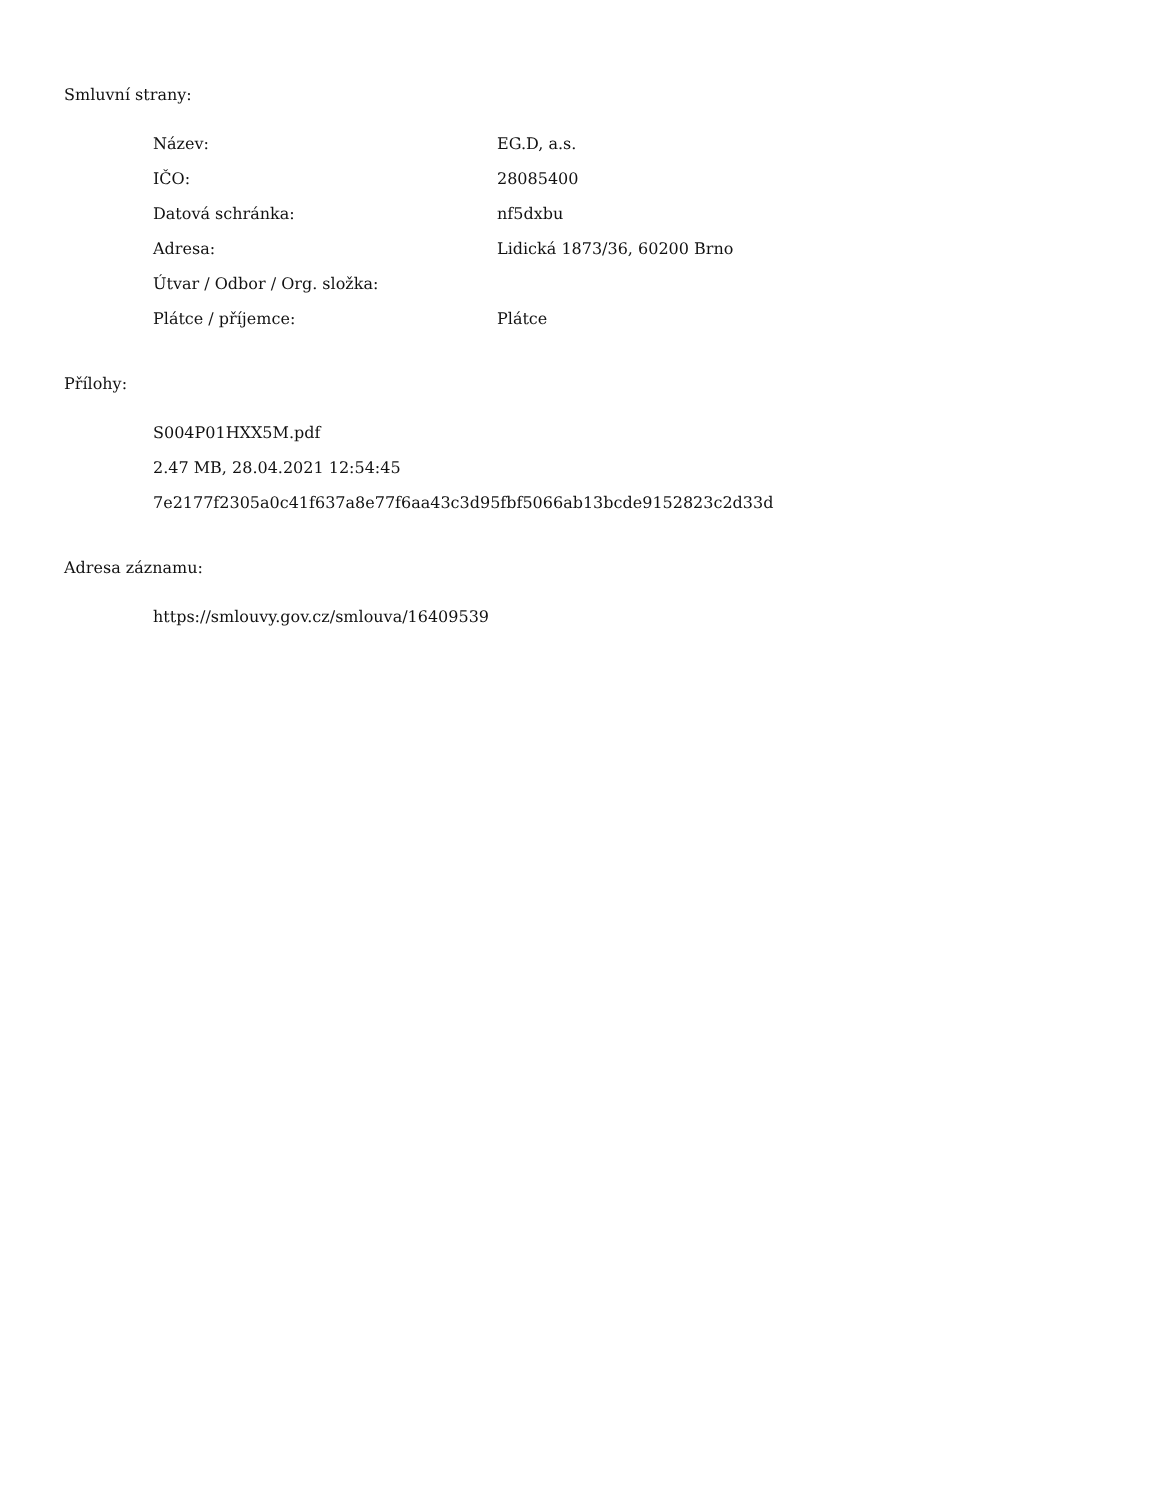Smluvní strany:
| Název: | EG.D, a.s. |
| IČO: | 28085400 |
| Datová schránka: | nf5dxbu |
| Adresa: | Lidická 1873/36, 60200 Brno |
| Útvar / Odbor / Org. složka: | |
| Plátce / příjemce: | Plátce |
Přílohy:
S004P01HXX5M.pdf
2.47 MB, 28.04.2021 12:54:45
7e2177f2305a0c41f637a8e77f6aa43c3d95fbf5066ab13bcde9152823c2d33d
Adresa záznamu:
https://smlouvy.gov.cz/smlouva/16409539